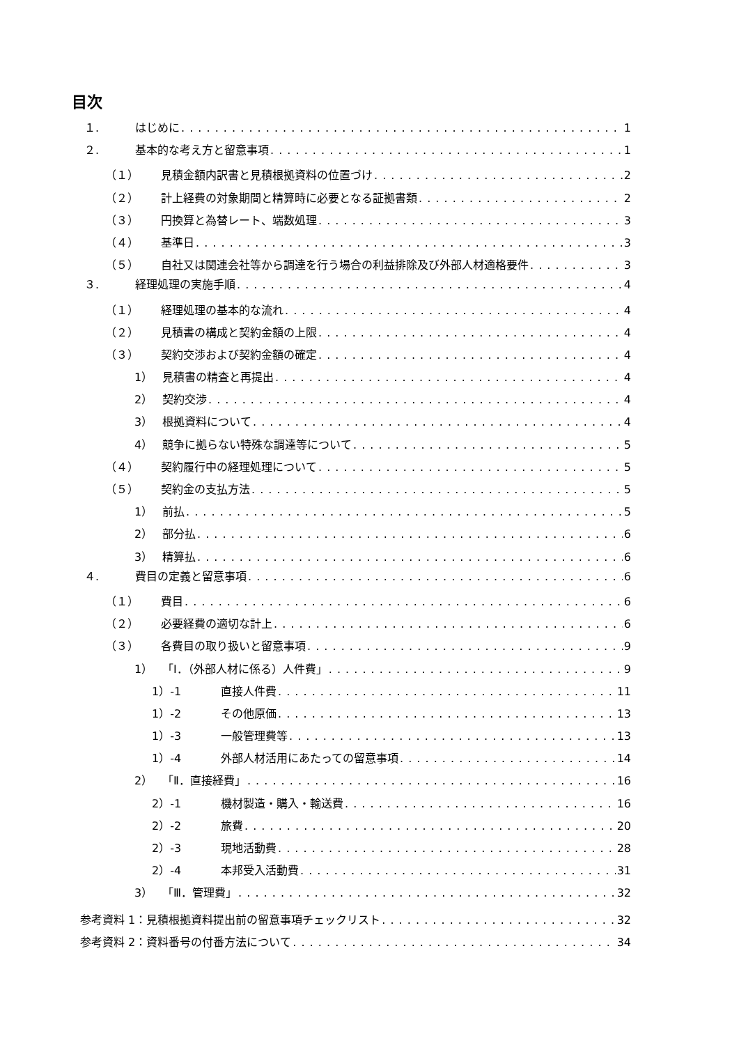目次
１. はじめに 1
２. 基本的な考え方と留意事項 1
（１） 見積金額内訳書と見積根拠資料の位置づけ 2
（２） 計上経費の対象期間と精算時に必要となる証拠書類 2
（３） 円換算と為替レート、端数処理 3
（４） 基準日 3
（５） 自社又は関連会社等から調達を行う場合の利益排除及び外部人材適格要件 3
３. 経理処理の実施手順 4
（１） 経理処理の基本的な流れ 4
（２） 見積書の構成と契約金額の上限 4
（３） 契約交渉および契約金額の確定 4
1） 見積書の精査と再提出 4
2） 契約交渉 4
3） 根拠資料について 4
4） 競争に拠らない特殊な調達等について 5
（４） 契約履行中の経理処理について 5
（５） 契約金の支払方法 5
1） 前払 5
2） 部分払 6
3） 精算払 6
４. 費目の定義と留意事項 6
（１） 費目 6
（２） 必要経費の適切な計上 6
（３） 各費目の取り扱いと留意事項 9
1） 「I．（外部人材に係る）人件費」 9
1）-1 直接人件費 11
1）-2 その他原価 13
1）-3 一般管理費等 13
1）-4 外部人材活用にあたっての留意事項 14
2） 「Ⅱ．直接経費」 16
2）-1 機材製造・購入・輸送費 16
2）-2 旅費 20
2）-3 現地活動費 28
2）-4 本邦受入活動費 31
3） 「Ⅲ．管理費」 32
参考資料 1：見積根拠資料提出前の留意事項チェックリスト 32
参考資料 2：資料番号の付番方法について 34